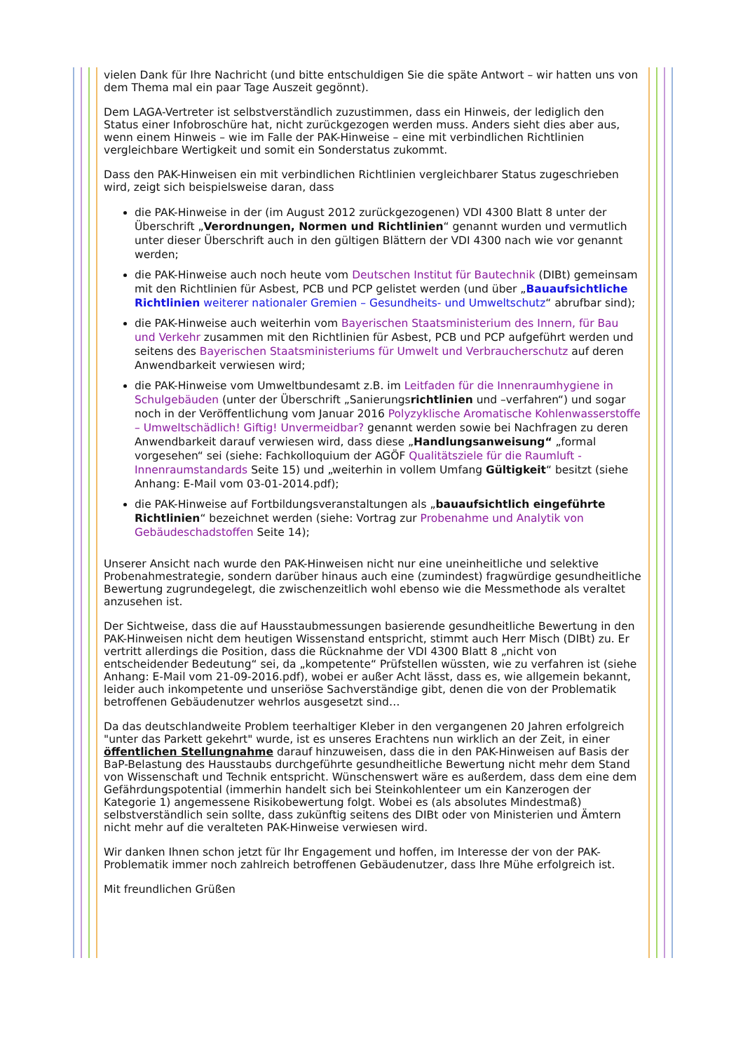vielen Dank für Ihre Nachricht (und bitte entschuldigen Sie die späte Antwort – wir hatten uns von dem Thema mal ein paar Tage Auszeit gegönnt).
Dem LAGA-Vertreter ist selbstverständlich zuzustimmen, dass ein Hinweis, der lediglich den Status einer Infobroschüre hat, nicht zurückgezogen werden muss. Anders sieht dies aber aus, wenn einem Hinweis – wie im Falle der PAK-Hinweise – eine mit verbindlichen Richtlinien vergleichbare Wertigkeit und somit ein Sonderstatus zukommt.
Dass den PAK-Hinweisen ein mit verbindlichen Richtlinien vergleichbarer Status zugeschrieben wird, zeigt sich beispielsweise daran, dass
die PAK-Hinweise in der (im August 2012 zurückgezogenen) VDI 4300 Blatt 8 unter der Überschrift „Verordnungen, Normen und Richtlinien“ genannt wurden und vermutlich unter dieser Überschrift auch in den gültigen Blättern der VDI 4300 nach wie vor genannt werden;
die PAK-Hinweise auch noch heute vom Deutschen Institut für Bautechnik (DIBt) gemeinsam mit den Richtlinien für Asbest, PCB und PCP gelistet werden (und über „Bauaufsichtliche Richtlinien weiterer nationaler Gremien – Gesundheits- und Umweltschutz“ abrufbar sind);
die PAK-Hinweise auch weiterhin vom Bayerischen Staatsministerium des Innern, für Bau und Verkehr zusammen mit den Richtlinien für Asbest, PCB und PCP aufgeführt werden und seitens des Bayerischen Staatsministeriums für Umwelt und Verbraucherschutz auf deren Anwendbarkeit verwiesen wird;
die PAK-Hinweise vom Umweltbundesamt z.B. im Leitfaden für die Innenraumhygiene in Schulgebäuden (unter der Überschrift „Sanierungsrichtlinien und –verfahren“) und sogar noch in der Veröffentlichung vom Januar 2016 Polyzyklische Aromatische Kohlenwasserstoffe – Umweltschädlich! Giftig! Unvermeidbar? genannt werden sowie bei Nachfragen zu deren Anwendbarkeit darauf verwiesen wird, dass diese „Handlungsanweisung“ „formal vorgesehen“ sei (siehe: Fachkolloquium der AGÖF Qualitätsziele für die Raumluft - Innenraumstandards Seite 15) und „weiterhin in vollem Umfang Gültigkeit“ besitzt (siehe Anhang: E-Mail vom 03-01-2014.pdf);
die PAK-Hinweise auf Fortbildungsveranstaltungen als „bauaufsichtlich eingeführte Richtlinien“ bezeichnet werden (siehe: Vortrag zur Probenahme und Analytik von Gebäudeschadstoffen Seite 14);
Unserer Ansicht nach wurde den PAK-Hinweisen nicht nur eine uneinheitliche und selektive Probenahmestrategie, sondern darüber hinaus auch eine (zumindest) fragwürdige gesundheitliche Bewertung zugrundegelegt, die zwischenzeitlich wohl ebenso wie die Messmethode als veraltet anzusehen ist.
Der Sichtweise, dass die auf Hausstaubmessungen basierende gesundheitliche Bewertung in den PAK-Hinweisen nicht dem heutigen Wissenstand entspricht, stimmt auch Herr Misch (DIBt) zu. Er vertritt allerdings die Position, dass die Rücknahme der VDI 4300 Blatt 8 „nicht von entscheidender Bedeutung“ sei, da „kompetente“ Prüfstellen wüssten, wie zu verfahren ist (siehe Anhang: E-Mail vom 21-09-2016.pdf), wobei er außer Acht lässt, dass es, wie allgemein bekannt, leider auch inkompetente und unseriöse Sachverständige gibt, denen die von der Problematik betroffenen Gebäudenutzer wehrlos ausgesetzt sind…
Da das deutschlandweite Problem teerhaltiger Kleber in den vergangenen 20 Jahren erfolgreich "unter das Parkett gekehrt" wurde, ist es unseres Erachtens nun wirklich an der Zeit, in einer öffentlichen Stellungnahme darauf hinzuweisen, dass die in den PAK-Hinweisen auf Basis der BaP-Belastung des Hausstaubs durchgeführte gesundheitliche Bewertung nicht mehr dem Stand von Wissenschaft und Technik entspricht. Wünschenswert wäre es außerdem, dass dem eine dem Gefährdungspotential (immerhin handelt sich bei Steinkohlenteer um ein Kanzerogen der Kategorie 1) angemessene Risikobewertung folgt. Wobei es (als absolutes Mindestmaß) selbstverständlich sein sollte, dass zukünftig seitens des DIBt oder von Ministerien und Ämtern nicht mehr auf die veralteten PAK-Hinweise verwiesen wird.
Wir danken Ihnen schon jetzt für Ihr Engagement und hoffen, im Interesse der von der PAK-Problematik immer noch zahlreich betroffenen Gebäudenutzer, dass Ihre Mühe erfolgreich ist.
Mit freundlichen Grüßen